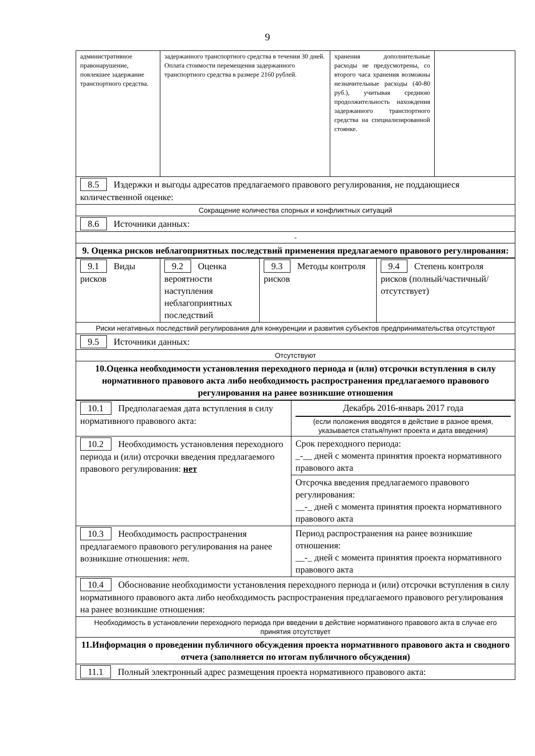9
| административное правонарушение, повлекшее задержание транспортного средства. | задержанного транспортного средства в течении 30 дней. Оплата стоимости перемещения задержанного транспортного средства в размере 2160 рублей. | хранения дополнительные расходы не предусмотрены, со второго часа хранения возможны незначительные расходы (40-80 руб.), учитывая среднюю продолжительность нахождения задержанного транспортного средства на специализированной стоянке. | |
| 8.5 Издержки и выгоды адресатов предлагаемого правового регулирования, не поддающиеся количественной оценке: | | | |
| Сокращение количества спорных и конфликтных ситуаций | | | |
| 8.6 Источники данных: | | | |
| - | | | |
| 9. Оценка рисков неблагоприятных последствий применения предлагаемого правового регулирования: | | | |
| 9.1 Виды рисков | 9.2 Оценка вероятности наступления неблагоприятных последствий | 9.3 Методы контроля рисков | 9.4 Степень контроля рисков (полный/частичный/отсутствует) |
| Риски негативных последствий регулирования для конкуренции и развития субъектов предпринимательства отсутствуют | | | |
| 9.5 Источники данных: | | | |
| Отсутствуют | | | |
| 10.Оценка необходимости установления переходного периода и (или) отсрочки вступления в силу нормативного правового акта либо необходимость распространения предлагаемого правового регулирования на ранее возникшие отношения | | | |
| 10.1 Предполагаемая дата вступления в силу нормативного правового акта: | Декабрь 2016-январь 2017 года (если положения вводятся в действие в разное время, указывается статья/пункт проекта и дата введения) |
| 10.2 Необходимость установления переходного периода и (или) отсрочки введения предлагаемого правового регулирования: нет | Срок переходного периода: _-__ дней с момента принятия проекта нормативного правового акта |
| | Отсрочка введения предлагаемого правового регулирования: __-_ дней с момента принятия проекта нормативного правового акта |
| 10.3 Необходимость распространения предлагаемого правового регулирования на ранее возникшие отношения: нет. | Период распространения на ранее возникшие отношения: __-_ дней с момента принятия проекта нормативного правового акта |
| 10.4 Обоснование необходимости установления переходного периода и (или) отсрочки вступления в силу нормативного правового акта либо необходимость распространения предлагаемого правового регулирования на ранее возникшие отношения: | |
| Необходимость в установлении переходного периода при введении в действие нормативного правового акта в случае его принятия отсутствует | |
| 11.Информация о проведении публичного обсуждения проекта нормативного правового акта и сводного отчета (заполняется по итогам публичного обсуждения) | |
| 11.1 Полный электронный адрес размещения проекта нормативного правового акта: | |